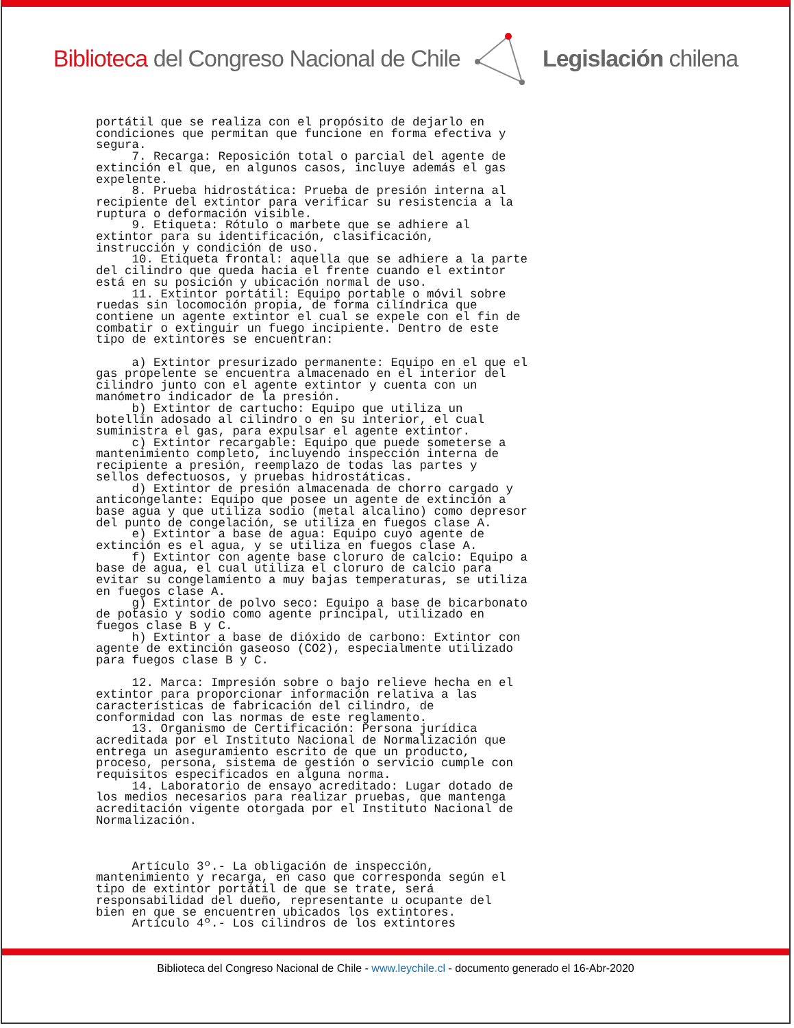Biblioteca del Congreso Nacional de Chile
Legislación chilena
portátil que se realiza con el propósito de dejarlo en
condiciones que permitan que funcione en forma efectiva y
segura.
     7. Recarga: Reposición total o parcial del agente de
extinción el que, en algunos casos, incluye además el gas
expelente.
     8. Prueba hidrostática: Prueba de presión interna al
recipiente del extintor para verificar su resistencia a la
ruptura o deformación visible.
     9. Etiqueta: Rótulo o marbete que se adhiere al
extintor para su identificación, clasificación,
instrucción y condición de uso.
     10. Etiqueta frontal: aquella que se adhiere a la parte
del cilindro que queda hacia el frente cuando el extintor
está en su posición y ubicación normal de uso.
     11. Extintor portátil: Equipo portable o móvil sobre
ruedas sin locomoción propia, de forma cilíndrica que
contiene un agente extintor el cual se expele con el fin de
combatir o extinguir un fuego incipiente. Dentro de este
tipo de extintores se encuentran:

     a) Extintor presurizado permanente: Equipo en el que el
gas propelente se encuentra almacenado en el interior del
cilindro junto con el agente extintor y cuenta con un
manómetro indicador de la presión.
     b) Extintor de cartucho: Equipo que utiliza un
botellín adosado al cilindro o en su interior, el cual
suministra el gas, para expulsar el agente extintor.
     c) Extintor recargable: Equipo que puede someterse a
mantenimiento completo, incluyendo inspección interna de
recipiente a presión, reemplazo de todas las partes y
sellos defectuosos, y pruebas hidrostáticas.
     d) Extintor de presión almacenada de chorro cargado y
anticongelante: Equipo que posee un agente de extinción a
base agua y que utiliza sodio (metal alcalino) como depresor
del punto de congelación, se utiliza en fuegos clase A.
     e) Extintor a base de agua: Equipo cuyo agente de
extinción es el agua, y se utiliza en fuegos clase A.
     f) Extintor con agente base cloruro de calcio: Equipo a
base de agua, el cual utiliza el cloruro de calcio para
evitar su congelamiento a muy bajas temperaturas, se utiliza
en fuegos clase A.
     g) Extintor de polvo seco: Equipo a base de bicarbonato
de potasio y sodio como agente principal, utilizado en
fuegos clase B y C.
     h) Extintor a base de dióxido de carbono: Extintor con
agente de extinción gaseoso (CO2), especialmente utilizado
para fuegos clase B y C.

     12. Marca: Impresión sobre o bajo relieve hecha en el
extintor para proporcionar información relativa a las
características de fabricación del cilindro, de
conformidad con las normas de este reglamento.
     13. Organismo de Certificación: Persona jurídica
acreditada por el Instituto Nacional de Normalización que
entrega un aseguramiento escrito de que un producto,
proceso, persona, sistema de gestión o servicio cumple con
requisitos especificados en alguna norma.
     14. Laboratorio de ensayo acreditado: Lugar dotado de
los medios necesarios para realizar pruebas, que mantenga
acreditación vigente otorgada por el Instituto Nacional de
Normalización.



     Artículo 3º.- La obligación de inspección,
mantenimiento y recarga, en caso que corresponda según el
tipo de extintor portátil de que se trate, será
responsabilidad del dueño, representante u ocupante del
bien en que se encuentren ubicados los extintores.
     Artículo 4º.- Los cilindros de los extintores
Biblioteca del Congreso Nacional de Chile - www.leychile.cl - documento generado el 16-Abr-2020